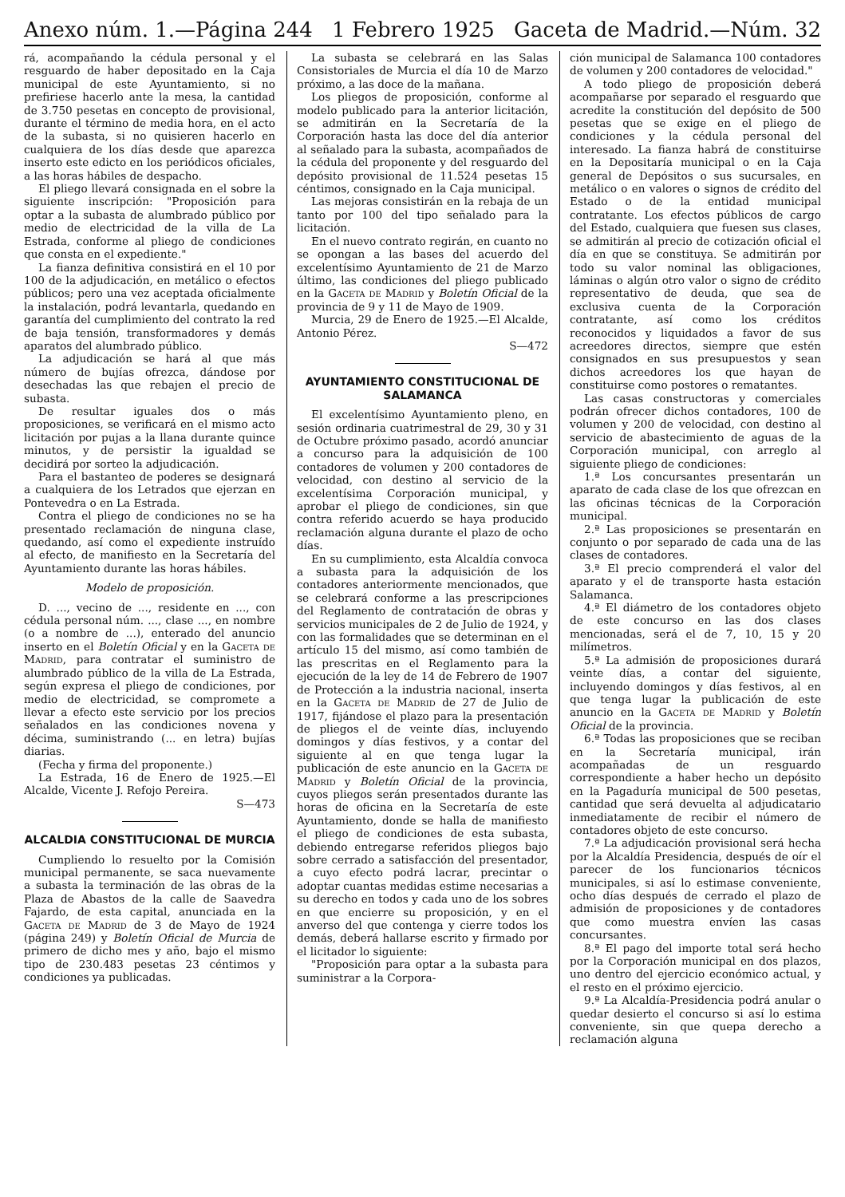Anexo núm. 1.—Página 244 1 Febrero 1925 Gaceta de Madrid.—Núm. 32
rá, acompañando la cédula personal y el resguardo de haber depositado en la Caja municipal de este Ayuntamiento, si no prefiriese hacerlo ante la mesa, la cantidad de 3.750 pesetas en concepto de provisional, durante el término de media hora, en el acto de la subasta, si no quisieren hacerlo en cualquiera de los días desde que aparezca inserto este edicto en los periódicos oficiales, a las horas hábiles de despacho.
El pliego llevará consignada en el sobre la siguiente inscripción: "Proposición para optar a la subasta de alumbrado público por medio de electricidad de la villa de La Estrada, conforme al pliego de condiciones que consta en el expediente."
La fianza definitiva consistirá en el 10 por 100 de la adjudicación, en metálico o efectos públicos; pero una vez aceptada oficialmente la instalación, podrá levantarla, quedando en garantía del cumplimiento del contrato la red de baja tensión, transformadores y demás aparatos del alumbrado público.
La adjudicación se hará al que más número de bujías ofrezca, dándose por desechadas las que rebajen el precio de subasta.
De resultar iguales dos o más proposiciones, se verificará en el mismo acto licitación por pujas a la llana durante quince minutos, y de persistir la igualdad se decidirá por sorteo la adjudicación.
Para el bastanteo de poderes se designará a cualquiera de los Letrados que ejerzan en Pontevedra o en La Estrada.
Contra el pliego de condiciones no se ha presentado reclamación de ninguna clase, quedando, así como el expediente instruído al efecto, de manifiesto en la Secretaría del Ayuntamiento durante las horas hábiles.
Modelo de proposición.
D. ..., vecino de ..., residente en ..., con cédula personal núm. ..., clase ..., en nombre (o a nombre de ...), enterado del anuncio inserto en el Boletín Oficial y en la Gaceta de Madrid, para contratar el suministro de alumbrado público de la villa de La Estrada, según expresa el pliego de condiciones, por medio de electricidad, se compromete a llevar a efecto este servicio por los precios señalados en las condiciones novena y décima, suministrando (... en letra) bujías diarias.
(Fecha y firma del proponente.)
La Estrada, 16 de Enero de 1925.—El Alcalde, Vicente J. Refojo Pereira.
S—473
ALCALDIA CONSTITUCIONAL DE MURCIA
Cumpliendo lo resuelto por la Comisión municipal permanente, se saca nuevamente a subasta la terminación de las obras de la Plaza de Abastos de la calle de Saavedra Fajardo, de esta capital, anunciada en la Gaceta de Madrid de 3 de Mayo de 1924 (página 249) y Boletín Oficial de Murcia de primero de dicho mes y año, bajo el mismo tipo de 230.483 pesetas 23 céntimos y condiciones ya publicadas.
La subasta se celebrará en las Salas Consistoriales de Murcia el día 10 de Marzo próximo, a las doce de la mañana.
Los pliegos de proposición, conforme al modelo publicado para la anterior licitación, se admitirán en la Secretaría de la Corporación hasta las doce del día anterior al señalado para la subasta, acompañados de la cédula del proponente y del resguardo del depósito provisional de 11.524 pesetas 15 céntimos, consignado en la Caja municipal.
Las mejoras consistirán en la rebaja de un tanto por 100 del tipo señalado para la licitación.
En el nuevo contrato regirán, en cuanto no se opongan a las bases del acuerdo del excelentísimo Ayuntamiento de 21 de Marzo último, las condiciones del pliego publicado en la Gaceta de Madrid y Boletín Oficial de la provincia de 9 y 11 de Mayo de 1909.
Murcia, 29 de Enero de 1925.—El Alcalde, Antonio Pérez.
S—472
AYUNTAMIENTO CONSTITUCIONAL DE SALAMANCA
El excelentísimo Ayuntamiento pleno, en sesión ordinaria cuatrimestral de 29, 30 y 31 de Octubre próximo pasado, acordó anunciar a concurso para la adquisición de 100 contadores de volumen y 200 contadores de velocidad, con destino al servicio de la excelentísima Corporación municipal, y aprobar el pliego de condiciones, sin que contra referido acuerdo se haya producido reclamación alguna durante el plazo de ocho días.
En su cumplimiento, esta Alcaldía convoca a subasta para la adquisición de los contadores anteriormente mencionados, que se celebrará conforme a las prescripciones del Reglamento de contratación de obras y servicios municipales de 2 de Julio de 1924, y con las formalidades que se determinan en el artículo 15 del mismo, así como también de las prescritas en el Reglamento para la ejecución de la ley de 14 de Febrero de 1907 de Protección a la industria nacional, inserta en la Gaceta de Madrid de 27 de Julio de 1917, fijándose el plazo para la presentación de pliegos el de veinte días, incluyendo domingos y días festivos, y a contar del siguiente al en que tenga lugar la publicación de este anuncio en la Gaceta de Madrid y Boletín Oficial de la provincia, cuyos pliegos serán presentados durante las horas de oficina en la Secretaría de este Ayuntamiento, donde se halla de manifiesto el pliego de condiciones de esta subasta, debiendo entregarse referidos pliegos bajo sobre cerrado a satisfacción del presentador, a cuyo efecto podrá lacrar, precintar o adoptar cuantas medidas estime necesarias a su derecho en todos y cada uno de los sobres en que encierre su proposición, y en el anverso del que contenga y cierre todos los demás, deberá hallarse escrito y firmado por el licitador lo siguiente:
"Proposición para optar a la subasta para suministrar a la Corpora-
ción municipal de Salamanca 100 contadores de volumen y 200 contadores de velocidad."
A todo pliego de proposición deberá acompañarse por separado el resguardo que acredite la constitución del depósito de 500 pesetas que se exige en el pliego de condiciones y la cédula personal del interesado. La fianza habrá de constituirse en la Depositaría municipal o en la Caja general de Depósitos o sus sucursales, en metálico o en valores o signos de crédito del Estado o de la entidad municipal contratante. Los efectos públicos de cargo del Estado, cualquiera que fuesen sus clases, se admitirán al precio de cotización oficial el día en que se constituya. Se admitirán por todo su valor nominal las obligaciones, láminas o algún otro valor o signo de crédito representativo de deuda, que sea de exclusiva cuenta de la Corporación contratante, así como los créditos reconocidos y liquidados a favor de sus acreedores directos, siempre que estén consignados en sus presupuestos y sean dichos acreedores los que hayan de constituirse como postores o rematantes.
Las casas constructoras y comerciales podrán ofrecer dichos contadores, 100 de volumen y 200 de velocidad, con destino al servicio de abastecimiento de aguas de la Corporación municipal, con arreglo al siguiente pliego de condiciones:
1.ª Los concursantes presentarán un aparato de cada clase de los que ofrezcan en las oficinas técnicas de la Corporación municipal.
2.ª Las proposiciones se presentarán en conjunto o por separado de cada una de las clases de contadores.
3.ª El precio comprenderá el valor del aparato y el de transporte hasta estación Salamanca.
4.ª El diámetro de los contadores objeto de este concurso en las dos clases mencionadas, será el de 7, 10, 15 y 20 milímetros.
5.ª La admisión de proposiciones durará veinte días, a contar del siguiente, incluyendo domingos y días festivos, al en que tenga lugar la publicación de este anuncio en la Gaceta de Madrid y Boletín Oficial de la provincia.
6.ª Todas las proposiciones que se reciban en la Secretaría municipal, irán acompañadas de un resguardo correspondiente a haber hecho un depósito en la Pagaduría municipal de 500 pesetas, cantidad que será devuelta al adjudicatario inmediatamente de recibir el número de contadores objeto de este concurso.
7.ª La adjudicación provisional será hecha por la Alcaldía Presidencia, después de oír el parecer de los funcionarios técnicos municipales, si así lo estimase conveniente, ocho días después de cerrado el plazo de admisión de proposiciones y de contadores que como muestra envíen las casas concursantes.
8.ª El pago del importe total será hecho por la Corporación municipal en dos plazos, uno dentro del ejercicio económico actual, y el resto en el próximo ejercicio.
9.ª La Alcaldía-Presidencia podrá anular o quedar desierto el concurso si así lo estima conveniente, sin que quepa derecho a reclamación alguna